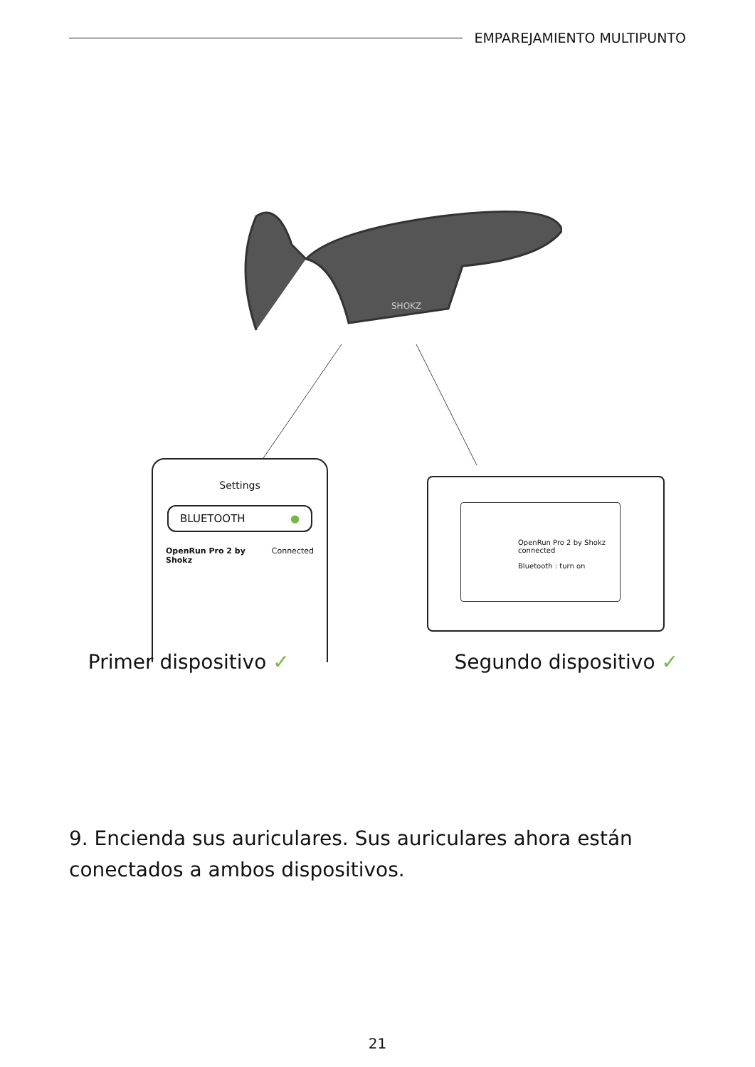EMPAREJAMIENTO MULTIPUNTO
SHOKZ
Settings
BLUETOOTH ●
OpenRun Pro 2 by Shokz Connected
OpenRun Pro 2 by Shokz
connected
Bluetooth : turn on
Primer dispositivo ✓ Segundo dispositivo ✓
9. Encienda sus auriculares. Sus auriculares ahora están conectados a ambos dispositivos.
21